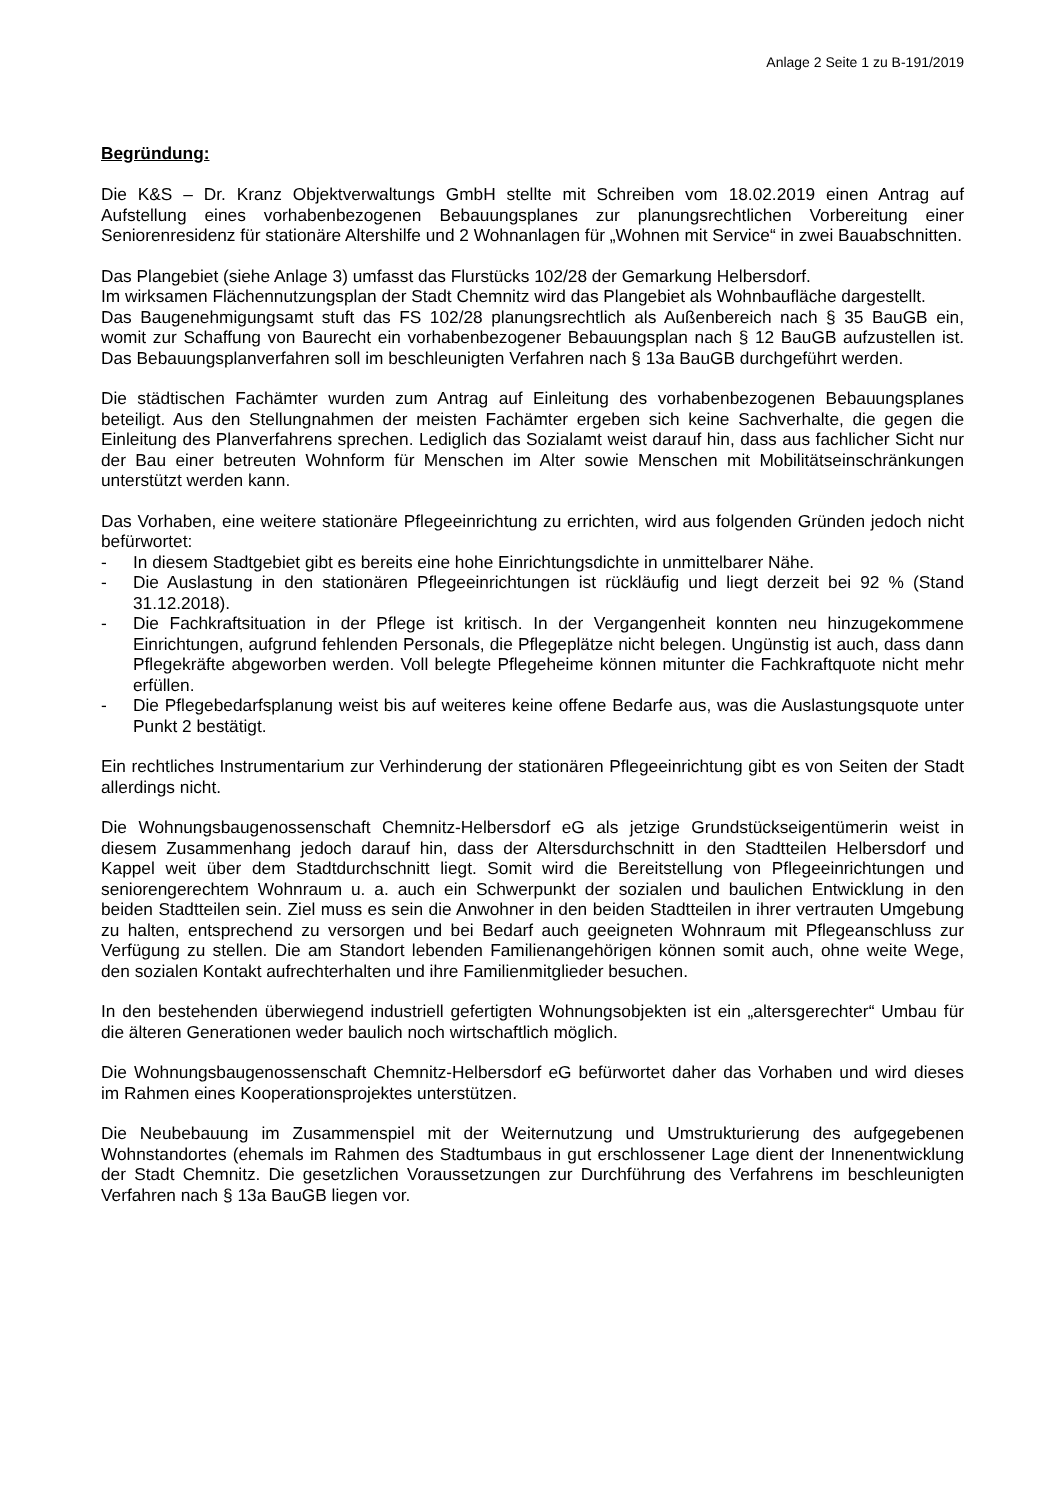Anlage 2 Seite 1 zu B-191/2019
Begründung:
Die K&S – Dr. Kranz Objektverwaltungs GmbH stellte mit Schreiben vom 18.02.2019 einen Antrag auf Aufstellung eines vorhabenbezogenen Bebauungsplanes zur planungsrechtlichen Vorbereitung einer Seniorenresidenz für stationäre Altershilfe und 2 Wohnanlagen für „Wohnen mit Service“ in zwei Bauabschnitten.
Das Plangebiet (siehe Anlage 3) umfasst das Flurstücks 102/28 der Gemarkung Helbersdorf.
Im wirksamen Flächennutzungsplan der Stadt Chemnitz wird das Plangebiet als Wohnbaufläche dargestellt.
Das Baugenehmigungsamt stuft das FS 102/28 planungsrechtlich als Außenbereich nach § 35 BauGB ein, womit zur Schaffung von Baurecht ein vorhabenbezogener Bebauungsplan nach § 12 BauGB aufzustellen ist. Das Bebauungsplanverfahren soll im beschleunigten Verfahren nach § 13a BauGB durchgeführt werden.
Die städtischen Fachämter wurden zum Antrag auf Einleitung des vorhabenbezogenen Bebauungsplanes beteiligt. Aus den Stellungnahmen der meisten Fachämter ergeben sich keine Sachverhalte, die gegen die Einleitung des Planverfahrens sprechen. Lediglich das Sozialamt weist darauf hin, dass aus fachlicher Sicht nur der Bau einer betreuten Wohnform für Menschen im Alter sowie Menschen mit Mobilitätseinschränkungen unterstützt werden kann.
Das Vorhaben, eine weitere stationäre Pflegeeinrichtung zu errichten, wird aus folgenden Gründen jedoch nicht befürwortet:
- In diesem Stadtgebiet gibt es bereits eine hohe Einrichtungsdichte in unmittelbarer Nähe.
- Die Auslastung in den stationären Pflegeeinrichtungen ist rückläufig und liegt derzeit bei 92 % (Stand 31.12.2018).
- Die Fachkraftsituation in der Pflege ist kritisch. In der Vergangenheit konnten neu hinzugekommene Einrichtungen, aufgrund fehlenden Personals, die Pflegeplätze nicht belegen. Ungünstig ist auch, dass dann Pflegekräfte abgeworben werden. Voll belegte Pflegeheime können mitunter die Fachkraftquote nicht mehr erfüllen.
- Die Pflegebedarfsplanung weist bis auf weiteres keine offene Bedarfe aus, was die Auslastungsquote unter Punkt 2 bestätigt.
Ein rechtliches Instrumentarium zur Verhinderung der stationären Pflegeeinrichtung gibt es von Seiten der Stadt allerdings nicht.
Die Wohnungsbaugenossenschaft Chemnitz-Helbersdorf eG als jetzige Grundstückseigentümerin weist in diesem Zusammenhang jedoch darauf hin, dass der Altersdurchschnitt in den Stadtteilen Helbersdorf und Kappel weit über dem Stadtdurchschnitt liegt. Somit wird die Bereitstellung von Pflegeeinrichtungen und seniorengerechtem Wohnraum u. a. auch ein Schwerpunkt der sozialen und baulichen Entwicklung in den beiden Stadtteilen sein. Ziel muss es sein die Anwohner in den beiden Stadtteilen in ihrer vertrauten Umgebung zu halten, entsprechend zu versorgen und bei Bedarf auch geeigneten Wohnraum mit Pflegeanschluss zur Verfügung zu stellen. Die am Standort lebenden Familienangehörigen können somit auch, ohne weite Wege, den sozialen Kontakt aufrechterhalten und ihre Familienmitglieder besuchen.
In den bestehenden überwiegend industriell gefertigten Wohnungsobjekten ist ein „altersgerechter“ Umbau für die älteren Generationen weder baulich noch wirtschaftlich möglich.
Die Wohnungsbaugenossenschaft Chemnitz-Helbersdorf eG befürwortet daher das Vorhaben und wird dieses im Rahmen eines Kooperationsprojektes unterstützen.
Die Neubebauung im Zusammenspiel mit der Weiternutzung und Umstrukturierung des aufgegebenen Wohnstandortes (ehemals im Rahmen des Stadtumbaus in gut erschlossener Lage dient der Innenentwicklung der Stadt Chemnitz. Die gesetzlichen Voraussetzungen zur Durchführung des Verfahrens im beschleunigten Verfahren nach § 13a BauGB liegen vor.